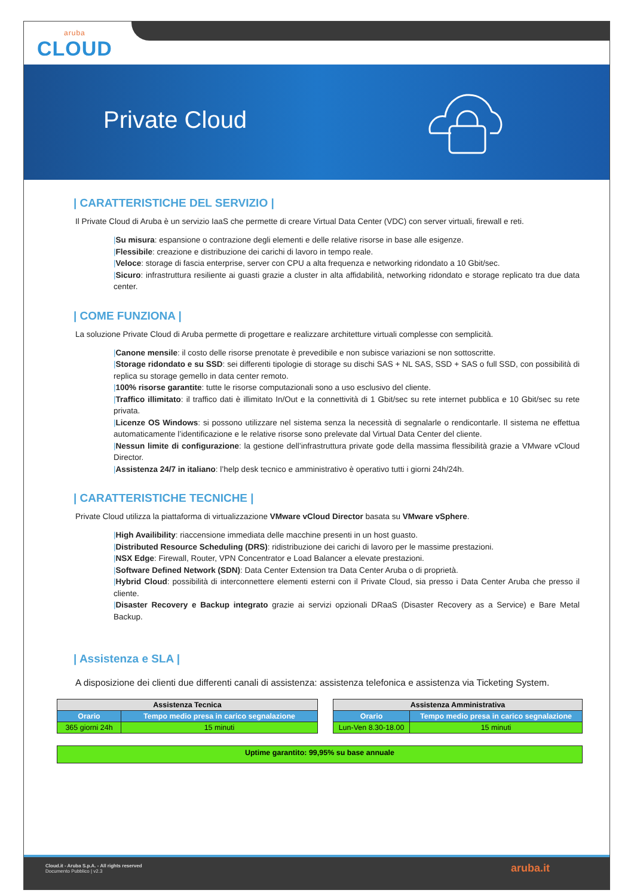aruba
CLOUD
Private Cloud
| CARATTERISTICHE DEL SERVIZIO |
Il Private Cloud di Aruba è un servizio IaaS che permette di creare Virtual Data Center (VDC) con server virtuali, firewall e reti.
|Su misura: espansione o contrazione degli elementi e delle relative risorse in base alle esigenze.
|Flessibile: creazione e distribuzione dei carichi di lavoro in tempo reale.
|Veloce: storage di fascia enterprise, server con CPU a alta frequenza e networking ridondato a 10 Gbit/sec.
|Sicuro: infrastruttura resiliente ai guasti grazie a cluster in alta affidabilità, networking ridondato e storage replicato tra due data center.
| COME FUNZIONA |
La soluzione Private Cloud di Aruba permette di progettare e realizzare architetture virtuali complesse con semplicità.
|Canone mensile: il costo delle risorse prenotate è prevedibile e non subisce variazioni se non sottoscritte.
|Storage ridondato e su SSD: sei differenti tipologie di storage su dischi SAS + NL SAS, SSD + SAS o full SSD, con possibilità di replica su storage gemello in data center remoto.
|100% risorse garantite: tutte le risorse computazionali sono a uso esclusivo del cliente.
|Traffico illimitato: il traffico dati è illimitato In/Out e la connettività di 1 Gbit/sec su rete internet pubblica e 10 Gbit/sec su rete privata.
|Licenze OS Windows: si possono utilizzare nel sistema senza la necessità di segnalarle o rendicontarle. Il sistema ne effettua automaticamente l’identificazione e le relative risorse sono prelevate dal Virtual Data Center del cliente.
|Nessun limite di configurazione: la gestione dell’infrastruttura private gode della massima flessibilità grazie a VMware vCloud Director.
|Assistenza 24/7 in italiano: l’help desk tecnico e amministrativo è operativo tutti i giorni 24h/24h.
| CARATTERISTICHE TECNICHE |
Private Cloud utilizza la piattaforma di virtualizzazione VMware vCloud Director basata su VMware vSphere.
|High Availibility: riaccensione immediata delle macchine presenti in un host guasto.
|Distributed Resource Scheduling (DRS): ridistribuzione dei carichi di lavoro per le massime prestazioni.
|NSX Edge: Firewall, Router, VPN Concentrator e Load Balancer a elevate prestazioni.
|Software Defined Network (SDN): Data Center Extension tra Data Center Aruba o di proprietà.
|Hybrid Cloud: possibilità di interconnettere elementi esterni con il Private Cloud, sia presso i Data Center Aruba che presso il cliente.
|Disaster Recovery e Backup integrato grazie ai servizi opzionali DRaaS (Disaster Recovery as a Service) e Bare Metal Backup.
| Assistenza e SLA |
A disposizione dei clienti due differenti canali di assistenza: assistenza telefonica e assistenza via Ticketing System.
| Assistenza Tecnica | |
| --- | --- |
| Orario | Tempo medio presa in carico segnalazione |
| 365 giorni 24h | 15 minuti |
| Assistenza Amministrativa | |
| --- | --- |
| Orario | Tempo medio presa in carico segnalazione |
| Lun-Ven 8.30-18.00 | 15 minuti |
| Uptime garantito: 99,95% su base annuale |
Cloud.it - Aruba S.p.A. - All rights reserved
Documento Pubblico | v2.3
aruba.it